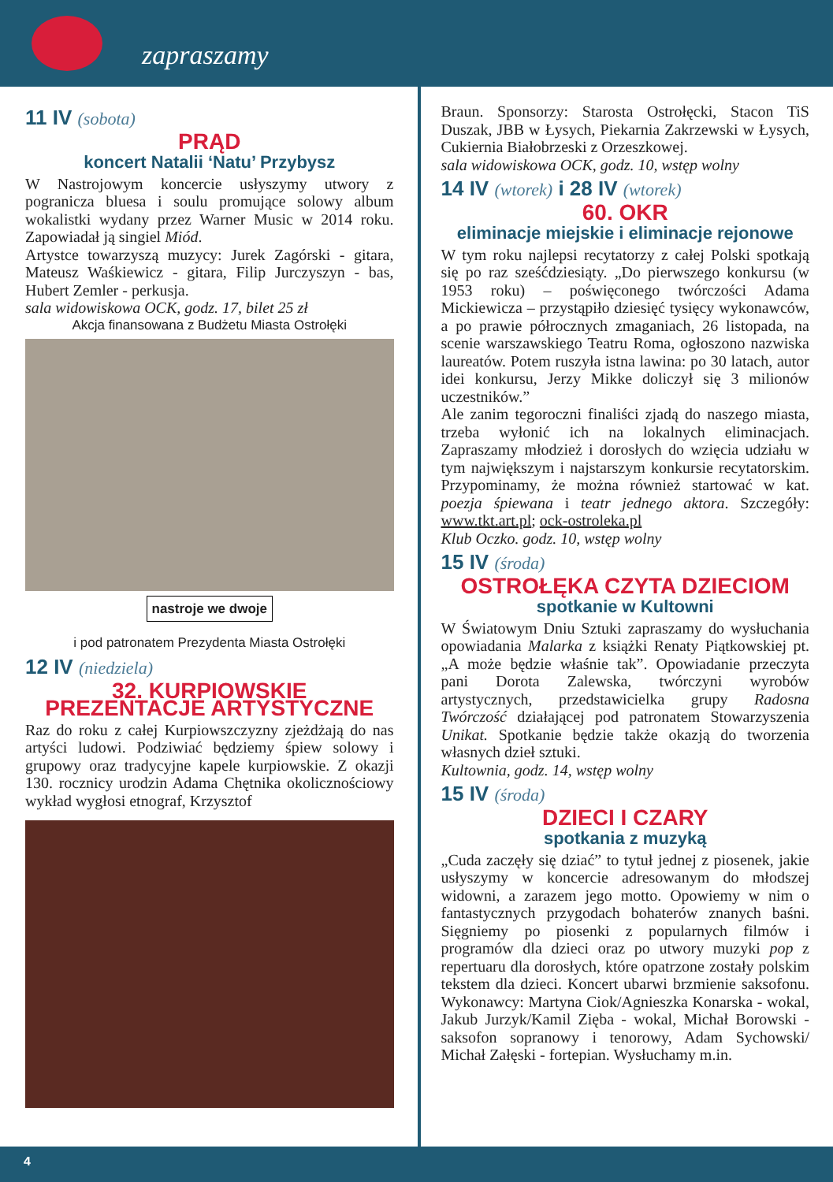zapraszamy
11 IV (sobota)
PRĄD
koncert Natalii ‘Natu’ Przybysz
W Nastrojowym koncercie usłyszymy utwory z pogranicza bluesa i soulu promujące solowy album wokalistki wydany przez Warner Music w 2014 roku. Zapowiadał ją singiel Miód.
Artystce towarzyszą muzycy: Jurek Zagórski - gitara, Mateusz Waśkiewicz - gitara, Filip Jurczyszyn - bas, Hubert Zemler - perkusja.
sala widowiskowa OCK, godz. 17, bilet 25 zł
Akcja finansowana z Budżetu Miasta Ostrołęki
nastroje we dwoje
i pod patronatem Prezydenta Miasta Ostrołęki
12 IV (niedziela)
32. KURPIOWSKIE
PREZENTACJE ARTYSTYCZNE
Raz do roku z całej Kurpiowszczyzny zjeżdżają do nas artyści ludowi. Podziwiać będziemy śpiew solowy i grupowy oraz tradycyjne kapele kurpiowskie. Z okazji 130. rocznicy urodzin Adama Chętnika okolicznościowy wykład wygłosi etnograf, Krzysztof
Braun. Sponsorzy: Starosta Ostrołęcki, Stacon TiS Duszak, JBB w Łysych, Piekarnia Zakrzewski w Łysych, Cukiernia Białobrzeski z Orzeszkowej.
sala widowiskowa OCK, godz. 10, wstęp wolny
14 IV (wtorek) i 28 IV (wtorek)
60. OKR
eliminacje miejskie i eliminacje rejonowe
W tym roku najlepsi recytatorzy z całej Polski spotkają się po raz sześćdziesiąty. „Do pierwszego konkursu (w 1953 roku) – poświęconego twórczości Adama Mickiewicza – przystąpiło dziesięć tysięcy wykonawców, a po prawie półrocznych zmaganiach, 26 listopada, na scenie warszawskiego Teatru Roma, ogłoszono nazwiska laureatów. Potem ruszyła istna lawina: po 30 latach, autor idei konkursu, Jerzy Mikke doliczył się 3 milionów uczestników.”
Ale zanim tegoroczni finaliści zjadą do naszego miasta, trzeba wyłonić ich na lokalnych eliminacjach. Zapraszamy młodzież i dorosłych do wzięcia udziału w tym największym i najstarszym konkursie recytatorskim. Przypominamy, że można również startować w kat. poezja śpiewana i teatr jednego aktora. Szczegóły: www.tkt.art.pl; ock-ostroleka.pl
Klub Oczko. godz. 10, wstęp wolny
15 IV (środa)
OSTROŁĘKA CZYTA DZIECIOM
spotkanie w Kultowni
W Światowym Dniu Sztuki zapraszamy do wysłuchania opowiadania Malarka z książki Renaty Piątkowskiej pt. „A może będzie właśnie tak”. Opowiadanie przeczyta pani Dorota Zalewska, twórczyni wyrobów artystycznych, przedstawicielka grupy Radosna Twórczość działającej pod patronatem Stowarzyszenia Unikat. Spotkanie będzie także okazją do tworzenia własnych dzieł sztuki.
Kultownia, godz. 14, wstęp wolny
15 IV (środa)
DZIECI I CZARY
spotkania z muzyką
„Cuda zaczęły się dziać” to tytuł jednej z piosenek, jakie usłyszymy w koncercie adresowanym do młodszej widowni, a zarazem jego motto. Opowiemy w nim o fantastycznych przygodach bohaterów znanych baśni. Sięgniemy po piosenki z popularnych filmów i programów dla dzieci oraz po utwory muzyki pop z repertuaru dla dorosłych, które opatrzone zostały polskim tekstem dla dzieci. Koncert ubarwi brzmienie saksofonu. Wykonawcy: Martyna Ciok/Agnieszka Konarska - wokal, Jakub Jurzyk/Kamil Zięba - wokal, Michał Borowski - saksofon sopranowy i tenorowy, Adam Sychowski/ Michał Załęski - fortepian. Wysłuchamy m.in.
4